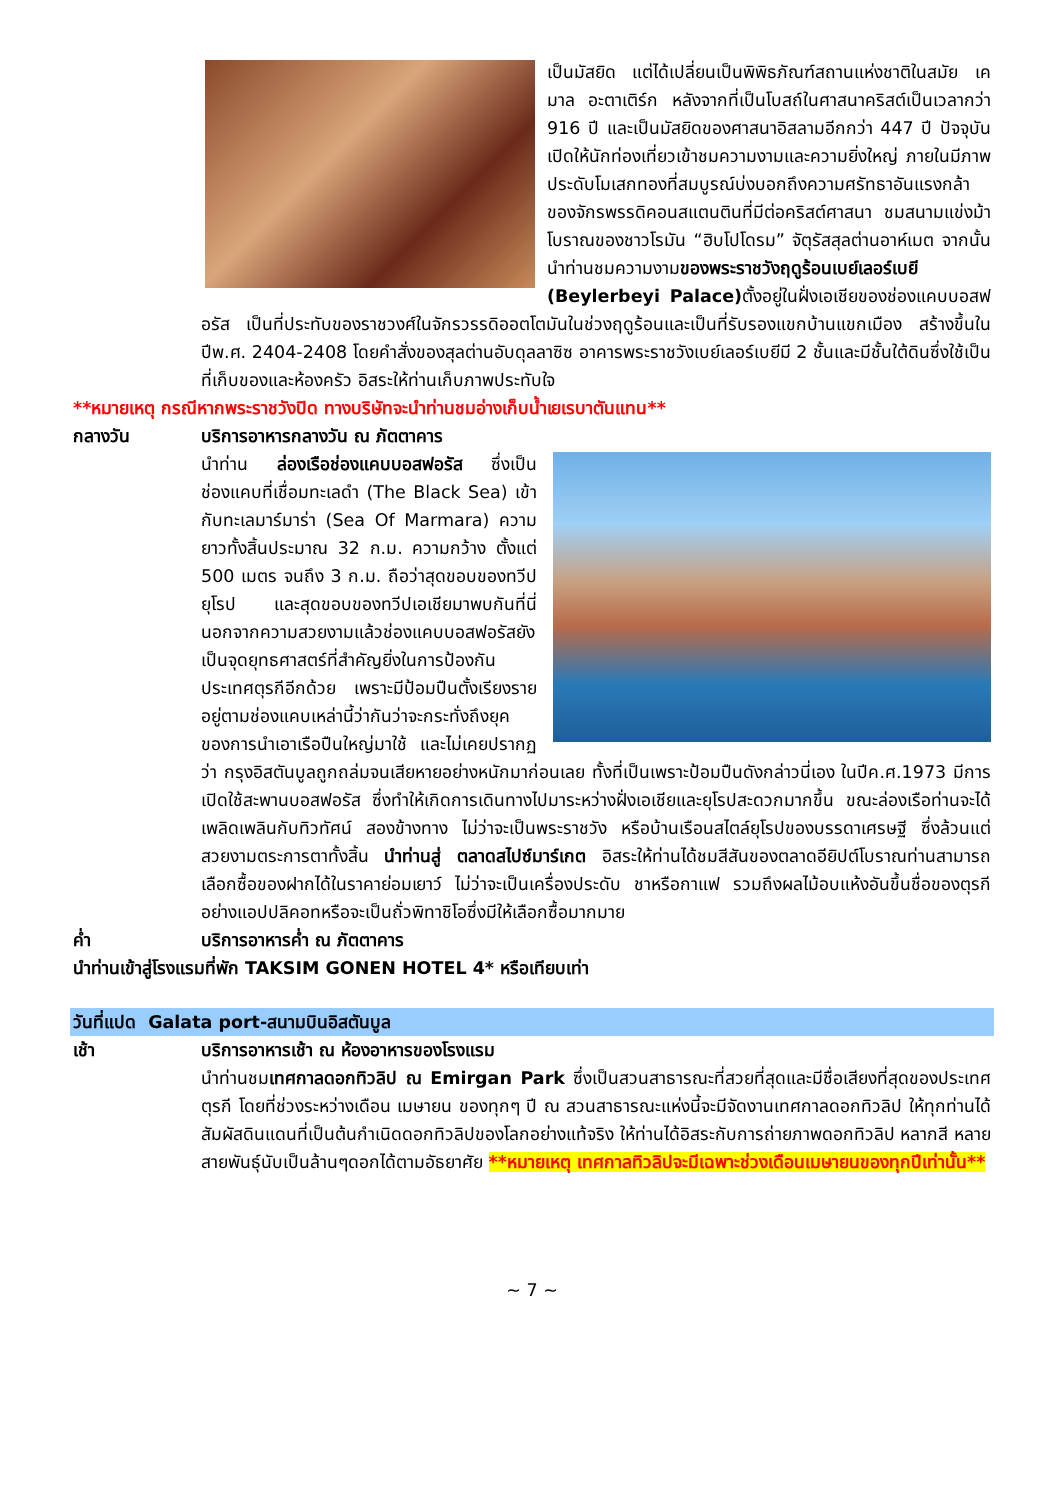เป็นมัสยิด แต่ได้เปลี่ยนเป็นพิพิธภัณฑ์สถานแห่งชาติในสมัย เคมาล อะตาเติร์ก หลังจากที่เป็นโบสถ์ในศาสนาคริสต์เป็นเวลากว่า 916 ปี และเป็นมัสยิดของศาสนาอิสลามอีกกว่า 447 ปี ปัจจุบันเปิดให้นักท่องเที่ยวเข้าชมความงามและความยิ่งใหญ่ ภายในมีภาพประดับโมเสกทองที่สมบูรณ์บ่งบอกถึงความศรัทธาอันแรงกล้าของจักรพรรดิคอนสแตนตินที่มีต่อคริสต์ศาสนา ชมสนามแข่งม้าโบราณของชาวโรมัน “ฮิบโปโดรม” จัตุรัสสุลต่านอาห์เมต จากนั้นนำท่านชมความงามของพระราชวังฤดูร้อนเบย์เลอร์เบยี (Beylerbeyi Palace) ตั้งอยู่ในฝั่งเอเชียของช่องแคบบอสฟอรัส เป็นที่ประทับของราชวงศ์ในจักรวรรดิออตโตมันในช่วงฤดูร้อนและเป็นที่รับรองแขกบ้านแขกเมือง สร้างขึ้นในปีพ.ศ. 2404-2408 โดยคำสั่งของสุลต่านอับดุลลาซิซ อาคารพระราชวังเบย์เลอร์เบยีมี 2 ชั้นและมีชั้นใต้ดินซึ่งใช้เป็นที่เก็บของและห้องครัว อิสระให้ท่านเก็บภาพประทับใจ
**หมายเหตุ กรณีหากพระราชวังปิด ทางบริษัทจะนำท่านชมอ่างเก็บน้ำเยเรบาตันแทน**
กลางวัน บริการอาหารกลางวัน ณ ภัตตาคาร
นำท่าน ล่องเรือช่องแคบบอสฟอรัส ซึ่งเป็นช่องแคบที่เชื่อมทะเลดำ (The Black Sea) เข้ากับทะเลมาร์มาร่า (Sea Of Marmara) ความยาวทั้งสิ้นประมาณ 32 ก.ม. ความกว้าง ตั้งแต่ 500 เมตร จนถึง 3 ก.ม. ถือว่าสุดขอบของทวีปยุโรป และสุดขอบของทวีปเอเชียมาพบกันที่นี่ นอกจากความสวยงามแล้วช่องแคบบอสฟอรัสยังเป็นจุดยุทธศาสตร์ที่สำคัญยิ่งในการป้องกันประเทศตุรกีอีกด้วย เพราะมีป้อมปืนตั้งเรียงรายอยู่ตามช่องแคบเหล่านี้ว่ากันว่าจะกระทั่งถึงยุคของการนำเอาเรือปืนใหญ่มาใช้ และไม่เคยปรากฏว่า กรุงอิสตันบูลถูกถล่มจนเสียหายอย่างหนักมาก่อนเลย ทั้งที่เป็นเพราะป้อมปืนดังกล่าวนี่เอง ในปีค.ศ.1973 มีการเปิดใช้สะพานบอสฟอรัส ซึ่งทำให้เกิดการเดินทางไปมาระหว่างฝั่งเอเชียและยุโรปสะดวกมากขึ้น ขณะล่องเรือท่านจะได้เพลิดเพลินกับทิวทัศน์ สองข้างทาง ไม่ว่าจะเป็นพระราชวัง หรือบ้านเรือนสไตล์ยุโรปของบรรดาเศรษฐี ซึ่งล้วนแต่สวยงามตระการตาทั้งสิ้น นำท่านสู่ ตลาดสไปซ์มาร์เกต อิสระให้ท่านได้ชมสีสันของตลาดอียิปต์โบราณท่านสามารถเลือกซื้อของฝากได้ในราคาย่อมเยาว์ ไม่ว่าจะเป็นเครื่องประดับ ชาหรือกาแฟ รวมถึงผลไม้อบแห้งอันขึ้นชื่อของตุรกีอย่างแอปปลิคอทหรือจะเป็นถั่วพิทาชิโอซึ่งมีให้เลือกซื้อมากมาย
ค่ำ บริการอาหารค่ำ ณ ภัตตาคาร
นำท่านเข้าสู่โรงแรมที่พัก TAKSIM GONEN HOTEL 4* หรือเทียบเท่า
วันที่แปด Galata port-สนามบินอิสตันบูล
เช้า บริการอาหารเช้า ณ ห้องอาหารของโรงแรม
นำท่านชมเทศกาลดอกทิวลิป ณ Emirgan Park ซึ่งเป็นสวนสาธารณะที่สวยที่สุดและมีชื่อเสียงที่สุดของประเทศตุรกี โดยที่ช่วงระหว่างเดือน เมษายน ของทุกๆ ปี ณ สวนสาธารณะแห่งนี้จะมีจัดงานเทศกาลดอกทิวลิป ให้ทุกท่านได้สัมผัสดินแดนที่เป็นต้นกำเนิดดอกทิวลิปของโลกอย่างแท้จริง ให้ท่านได้อิสระกับการถ่ายภาพดอกทิวลิป หลากสี หลายสายพันธุ์นับเป็นล้านๆดอกได้ตามอัธยาศัย **หมายเหตุ เทศกาลทิวลิปจะมีเฉพาะช่วงเดือนเมษายนของทุกปีเท่านั้น**
~ 7 ~